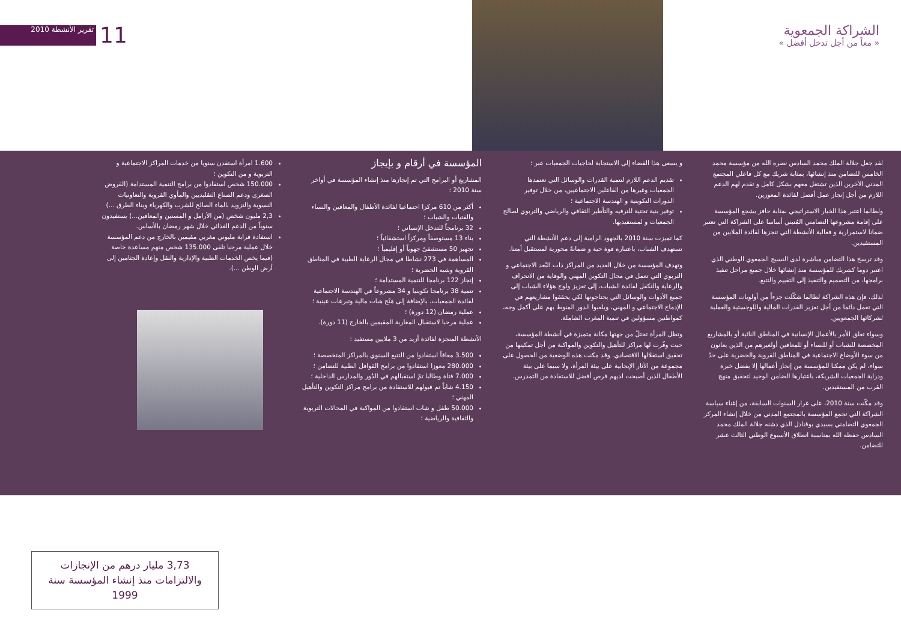تقرير الأنشطة 2010
11
الشراكة الجمعوية
« معاً من أجل تدخل أفضل »
لقد جعل جلالة الملك محمد السادس نصره الله من مؤسسة محمد الخامس للتضامن منذ إنشائها، بمثابة شريك مع كل فاعلي المجتمع المدني الآخرين الذين تشتغل معهم بشكل كامل و تقدم لهم الدعم اللازم من أجل إنجاز عمل أفضل لفائدة المعوزين.
ولطالما اعتبر هذا الخيار الاستراتيجي بمثابة حافز يشجع المؤسسة على إقامة مشروعها التضامني المُنبني أساسا على الشراكة التي تعتبر ضمانا لاستمرارية و فعالية الأنشطة التي تنجزها لفائدة الملايين من المستفيدين.
وقد ترسخ هذا التضامن مباشرة لدى النسيج الجمعوي الوطني الذي اعتبر دوما كشريك للمؤسسة منذ إنشائها خلال جميع مراحل تنفيذ برامجها، من التصميم والتنفيذ إلى التقييم والتتبع.
لذلك، فإن هذه الشراكة لطالما شكّلت جزءاً من أولويات المؤسسة التي تعمل دائما من أجل تعزيز القدرات المالية واللوجستية والعملية لشركائها الجمعويين.
وسواء تعلق الأمر بالأعمال الإنسانية في المناطق النائية أو بالمشاريع المخصصة للشباب أو للنساء أو للمعاقين أولغيرهم من الذين يعانون من سوء الأوضاع الاجتماعية في المناطق القروية والحضرية على حدّ سواء، لم يكن ممكنا للمؤسسة من إنجاز أعمالها إلا بفضل خبرة ودراية الجمعيات الشريكة، باعتبارها الضامن الوحيد لتحقيق منهج القرب من المستفيدين.
وقد مكّنت سنة 2010، على غرار السنوات السابقة، من إغناء سياسة الشراكة التي تجمع المؤسسة بالمجتمع المدني من خلال إنشاء المركز الجمعوي التضامني بسيدي بوقنادل الذي دشنه جلالة الملك محمد السادس حفظه الله بمناسبة انطلاق الأسبوع الوطني الثالث عشر للتضامن.
و يسعى هذا الفضاء إلى الاستجابة لحاجيات الجمعيات عبر :
تقديم الدعم اللازم لتنمية القدرات والوسائل التي تعتمدها الجمعيات وغيرها من الفاعلين الاجتماعيين، من خلال توفير الدورات التكوينية و الهندسة الاجتماعية ؛
توفير بنية تحتية للترفيه والتأطير الثقافي والرياضي والتربوي لصالح الجمعيات و لمستفيديها.
كما تميزت سنة 2010 بالجهود الرامية إلى دعم الأنشطة التي تستهدف الشباب، باعتباره قوة حية و ضمانةً محورية لمستقبل أمتنا.
وتهدف المؤسسة من خلال العديد من المراكز ذات البُعد الاجتماعي و التربوي التي تعمل في مجال التكوين المهني والوقاية من الانحراف والرعاية والتكفل لفائدة الشباب، إلى تعزيز ولوج هؤلاء الشباب إلى جميع الأدوات والوسائل التي يحتاجونها لكي يحققوا مشاريعهم في الإدماج الاجتماعي و المهني، ويلعبوا الدور المنوط بهم على أكمل وجه، كمواطنين مسؤولين في تنمية المغرب الشاملة.
وتظل المرأة تحتلّ من جهتها مكانة متميزة في أنشطة المؤسسة، حيث وفّرت لها مراكز للتأهيل والتكوين والمواكبة من أجل تمكينها من تحقيق استقلالها الاقتصادي. وقد مكنت هذه الوضعية من الحصول على مجموعة من الآثار الإيجابية على بيئة المرأة، ولا سيما على بيئة الأطفال الذين أصبحت لديهم فرص أفضل للاستفادة من التمدرس.
المؤسسة في أرقام و بإيجاز
المشاريع أو البرامج التي تم إنجازها منذ إنشاء المؤسسة في أواخر سنة 2010 :
أكثر من 610 مركزا اجتماعيا لفائدة الأطفال والمعاقين والنساء والفتيات والشباب ؛
32 برنامجاً للتدخل الإنساني ؛
بناء 13 مستوصفاً ومركزاً استشفائياً ؛
تجهيز 50 مستشفىً جهوياً أو إقليمياً ؛
المساهمة في 273 نشاطا في مجال الرعاية الطبية في المناطق القروية وشبه الحضرية ؛
إنجاز 122 برنامجا للتنمية المستدامة ؛
تنمية 38 برنامجا تكوينيا و 34 مشروعاً في الهندسة الاجتماعية لفائدة الجمعيات، بالإضافة إلى مَنْح هبات مالية وتبرعات عينية ؛
عملية رمضان (12 دورة) ؛
عملية مرحبا لاستقبال المغاربة المقيمين بالخارج (11 دورة).
الأنشطة المنجزة لفائدة أزيد من 3 ملايين مستفيد :
3.500 معاقاً استفادوا من التتبع السنوي بالمراكز المتخصصة ؛
280.000 معوزا استفادوا من برامج القوافل الطبية للتضامن ؛
7.000 فتاة وطالبا تمّ استقبالهم في الدُور والمدارس الداخلية ؛
4.150 شاباً تم قبولهم للاستفادة من برامج مراكز التكوين والتأهيل المهني ؛
50.000 طفل و شاب استفادوا من المواكبة في المجالات التربوية والثقافية والرياضية ؛
1.600 امرأة استفدن سنويا من خدمات المراكز الاجتماعية و التربوية و من التكوين ؛
150.000 شخص استفادوا من برامج التنمية المستدامة (القروض الصغرى ودعم الصناع التقليديين والمأوي القروية والتعاونيات النسوية والتزويد بالماء الصالح للشرب والكهرباء وبناء الطرق ...)
2,3 مليون شخص (من الأرامل و المسنين والمعاقين...) يستفيدون سنوياً من الدعم الغذائي خلال شهر رمضان بالأساس.
استفادة قرابة مليوني مغربي مقيمين بالخارج من دعم المؤسسة خلال عملية مرحبا تلقى 135.000 شخص منهم مساعدة خاصة (فيما يخص الخدمات الطبية والإدارية والنقل وإعادة الجثامين إلى أرض الوطن ...).
3,73 مليار درهم من الإنجازات والالتزامات منذ إنشاء المؤسسة سنة 1999